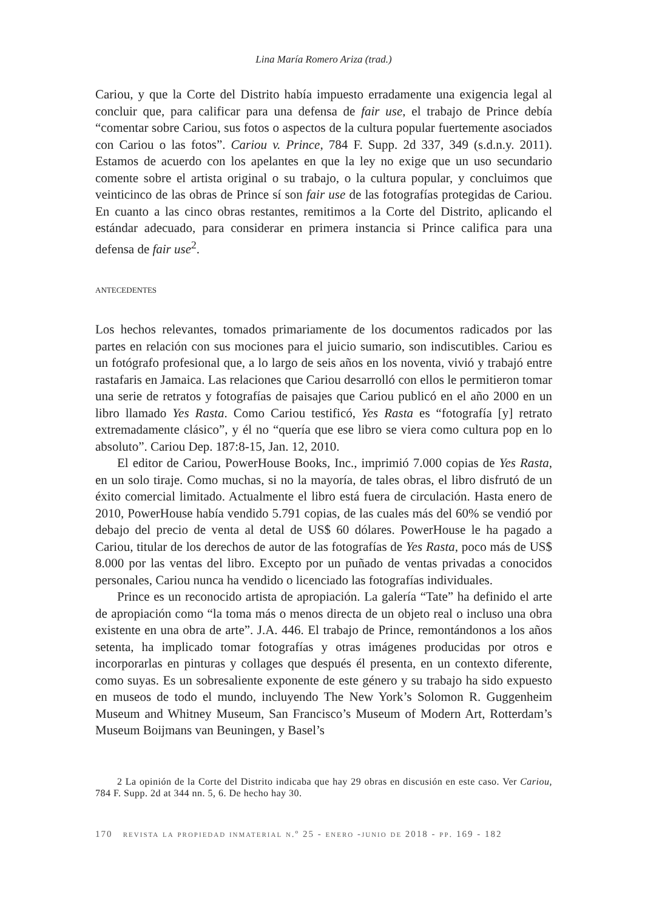Lina María Romero Ariza (trad.)
Cariou, y que la Corte del Distrito había impuesto erradamente una exigencia legal al concluir que, para calificar para una defensa de fair use, el trabajo de Prince debía “comentar sobre Cariou, sus fotos o aspectos de la cultura popular fuertemente asociados con Cariou o las fotos”. Cariou v. Prince, 784 F. Supp. 2d 337, 349 (s.d.n.y. 2011). Estamos de acuerdo con los apelantes en que la ley no exige que un uso secundario comente sobre el artista original o su trabajo, o la cultura popular, y concluimos que veinticinco de las obras de Prince sí son fair use de las fotografías protegidas de Cariou. En cuanto a las cinco obras restantes, remitimos a la Corte del Distrito, aplicando el estándar adecuado, para considerar en primera instancia si Prince califica para una defensa de fair use<sup>2</sup>.
antecedentes
Los hechos relevantes, tomados primariamente de los documentos radicados por las partes en relación con sus mociones para el juicio sumario, son indiscutibles. Cariou es un fotógrafo profesional que, a lo largo de seis años en los noventa, vivió y trabajó entre rastafaris en Jamaica. Las relaciones que Cariou desarrolló con ellos le permitieron tomar una serie de retratos y fotografías de paisajes que Cariou publicó en el año 2000 en un libro llamado Yes Rasta. Como Cariou testificó, Yes Rasta es “fotografía [y] retrato extremadamente clásico”, y él no “quería que ese libro se viera como cultura pop en lo absoluto”. Cariou Dep. 187:8-15, Jan. 12, 2010.
El editor de Cariou, PowerHouse Books, Inc., imprimió 7.000 copias de Yes Rasta, en un solo tiraje. Como muchas, si no la mayoría, de tales obras, el libro disfrutó de un éxito comercial limitado. Actualmente el libro está fuera de circulación. Hasta enero de 2010, PowerHouse había vendido 5.791 copias, de las cuales más del 60% se vendió por debajo del precio de venta al detal de US$ 60 dólares. PowerHouse le ha pagado a Cariou, titular de los derechos de autor de las fotografías de Yes Rasta, poco más de US$ 8.000 por las ventas del libro. Excepto por un puñado de ventas privadas a conocidos personales, Cariou nunca ha vendido o licenciado las fotografías individuales.
Prince es un reconocido artista de apropiación. La galería “Tate” ha definido el arte de apropiación como “la toma más o menos directa de un objeto real o incluso una obra existente en una obra de arte”. J.A. 446. El trabajo de Prince, remontándonos a los años setenta, ha implicado tomar fotografías y otras imágenes producidas por otros e incorporarlas en pinturas y collages que después él presenta, en un contexto diferente, como suyas. Es un sobresaliente exponente de este género y su trabajo ha sido expuesto en museos de todo el mundo, incluyendo The New York’s Solomon R. Guggenheim Museum and Whitney Museum, San Francisco’s Museum of Modern Art, Rotterdam’s Museum Boijmans van Beuningen, y Basel’s
2 La opinión de la Corte del Distrito indicaba que hay 29 obras en discusión en este caso. Ver Cariou, 784 F. Supp. 2d at 344 nn. 5, 6. De hecho hay 30.
170 revista la propiedad inmaterial n.º 25 - enero -junio de 2018 - pp. 169 - 182